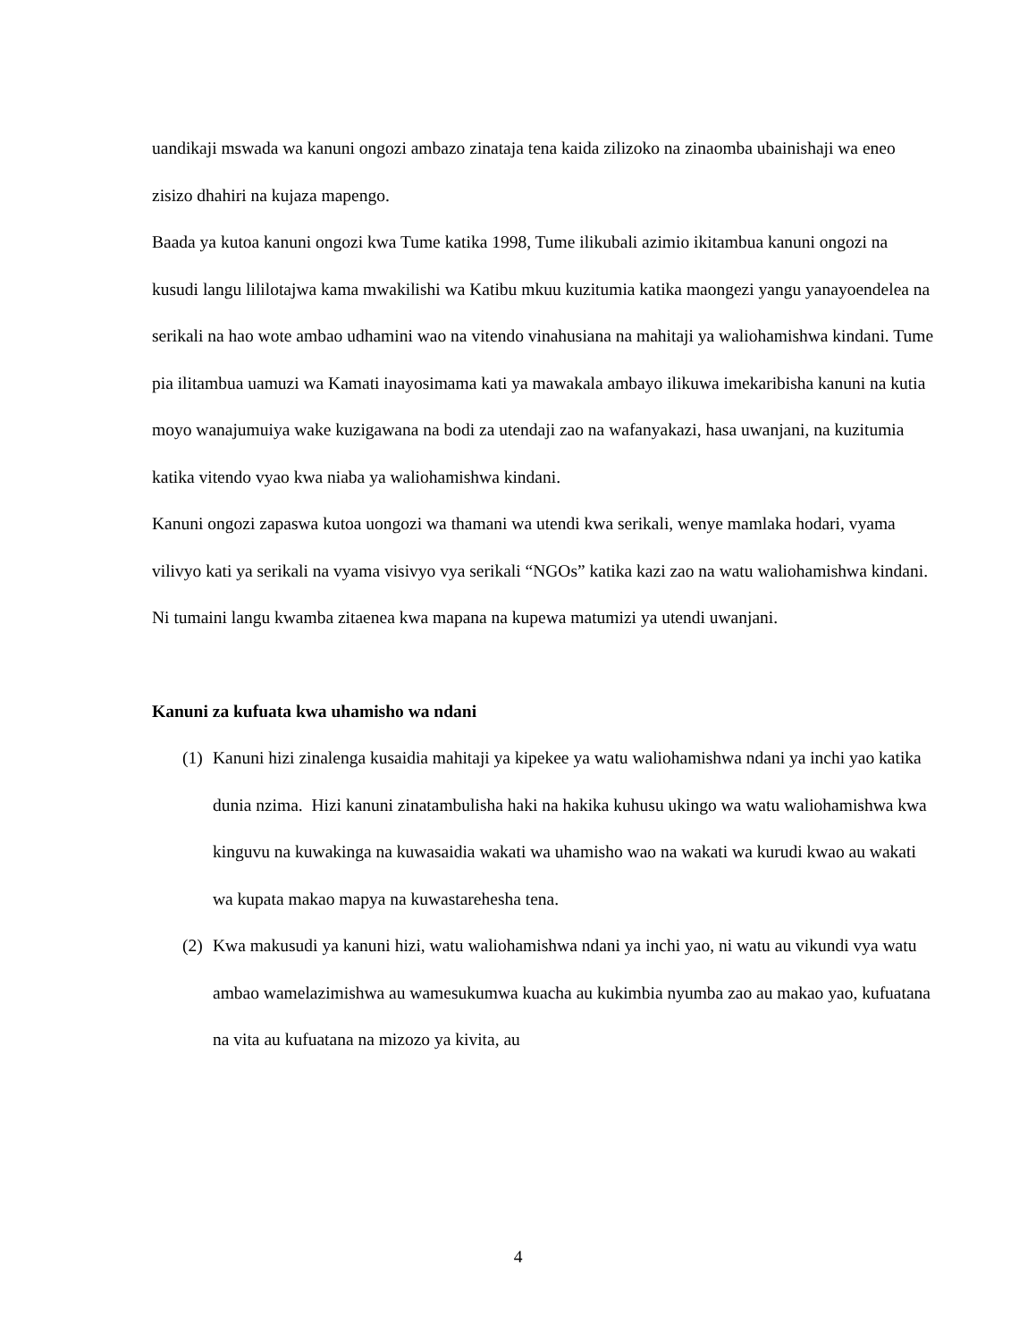uandikaji mswada wa kanuni ongozi ambazo zinataja tena kaida zilizoko na zinaomba ubainishaji wa eneo zisizo dhahiri na kujaza mapengo.
Baada ya kutoa kanuni ongozi kwa Tume katika 1998, Tume ilikubali azimio ikitambua kanuni ongozi na kusudi langu lililotajwa kama mwakilishi wa Katibu mkuu kuzitumia katika maongezi yangu yanayoendelea na serikali na hao wote ambao udhamini wao na vitendo vinahusiana na mahitaji ya waliohamishwa kindani. Tume pia ilitambua uamuzi wa Kamati inayosimama kati ya mawakala ambayo ilikuwa imekaribisha kanuni na kutia moyo wanajumuiya wake kuzigawana na bodi za utendaji zao na wafanyakazi, hasa uwanjani, na kuzitumia katika vitendo vyao kwa niaba ya waliohamishwa kindani.
Kanuni ongozi zapaswa kutoa uongozi wa thamani wa utendi kwa serikali, wenye mamlaka hodari, vyama vilivyo kati ya serikali na vyama visivyo vya serikali “NGOs” katika kazi zao na watu waliohamishwa kindani. Ni tumaini langu kwamba zitaenea kwa mapana na kupewa matumizi ya utendi uwanjani.
Kanuni za kufuata kwa uhamisho wa ndani
(1)
Kanuni hizi zinalenga kusaidia mahitaji ya kipekee ya watu waliohamishwa ndani ya inchi yao katika dunia nzima. Hizi kanuni zinatambulisha haki na hakika kuhusu ukingo wa watu waliohamishwa kwa kinguvu na kuwakinga na kuwasaidia wakati wa uhamisho wao na wakati wa kurudi kwao au wakati wa kupata makao mapya na kuwastarehesha tena.
(2)
Kwa makusudi ya kanuni hizi, watu waliohamishwa ndani ya inchi yao, ni watu au vikundi vya watu ambao wamelazimishwa au wamesukumwa kuacha au kukimbia nyumba zao au makao yao, kufuatana na vita au kufuatana na mizozo ya kivita, au
4